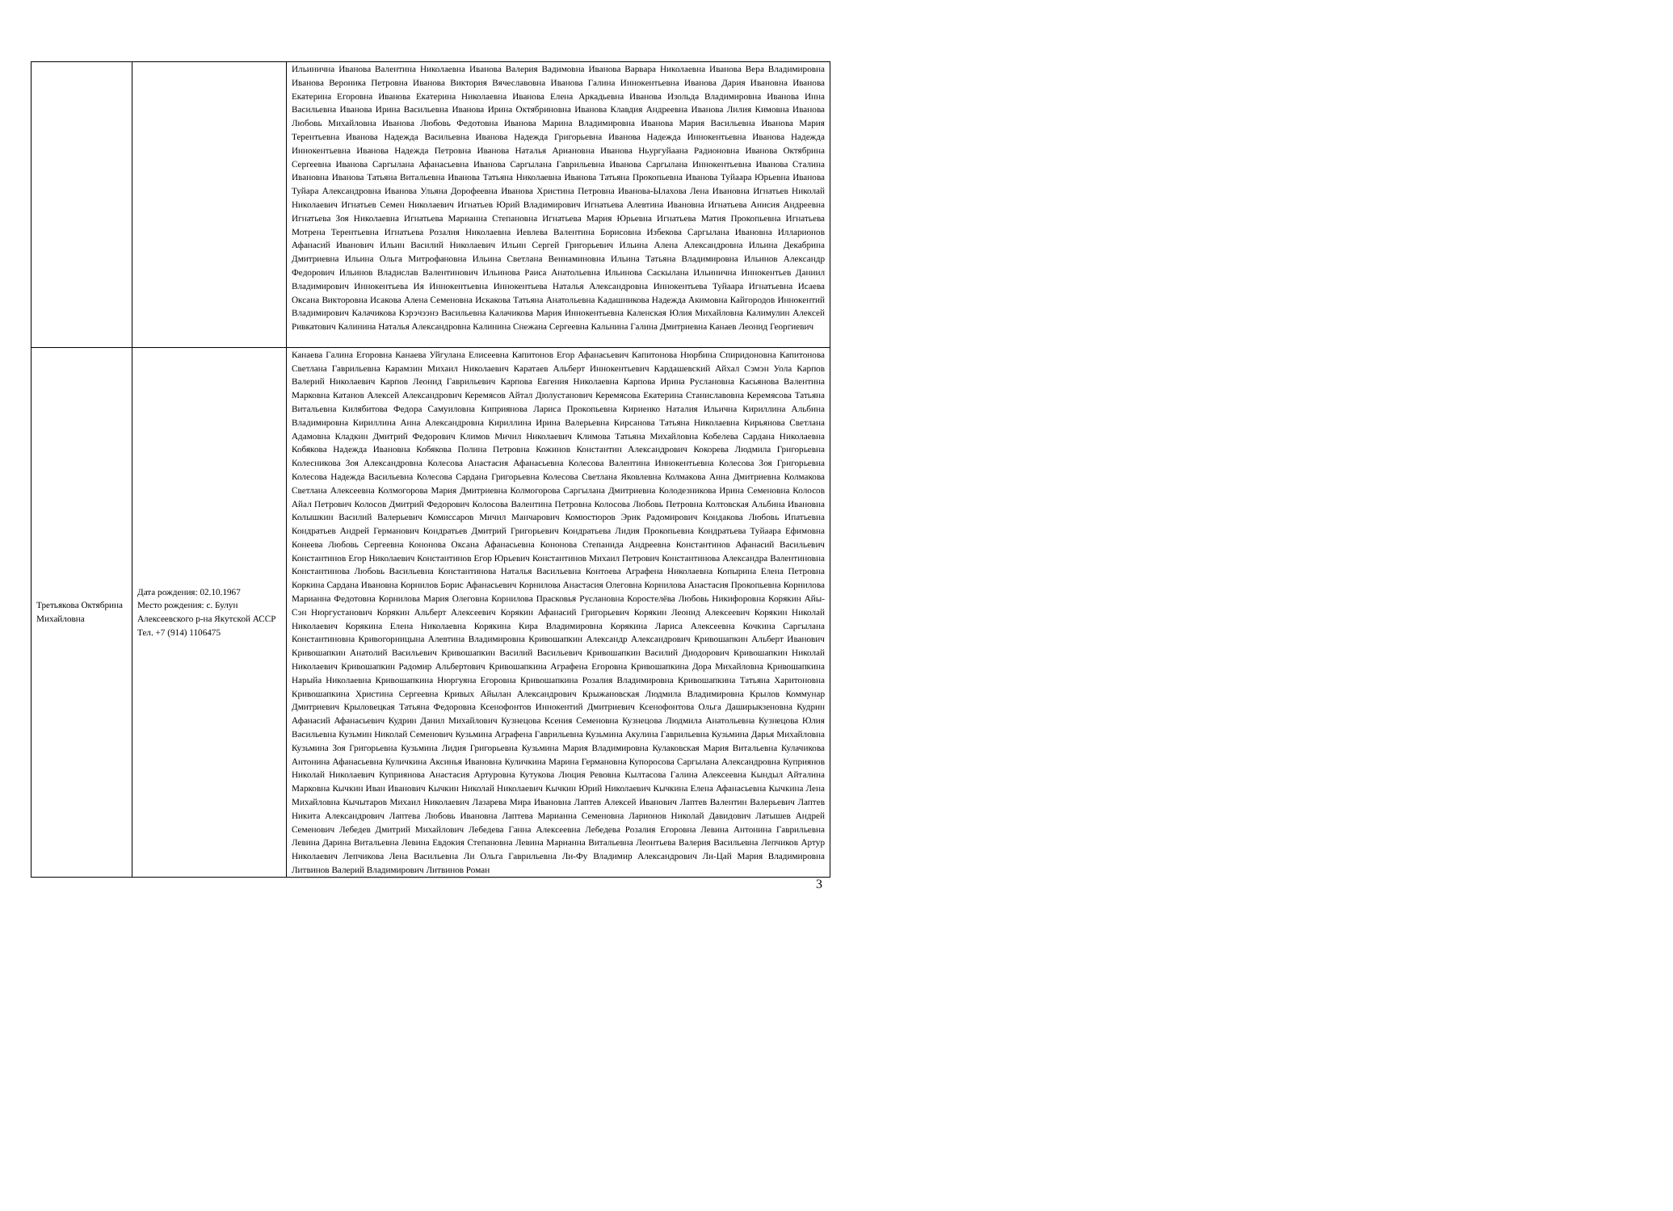| | | Ильинична Иванова Валентина Николаевна Иванова Валерия Вадимовна Иванова Варвара Николаевна Иванова Вера Владимировна Иванова Вероника Петровна Иванова Виктория Вячеславовна Иванова Галина Иннокентьевна Иванова Дария Ивановна Иванова Екатерина Егоровна Иванова Екатерина Николаевна Иванова Елена Аркадьевна Иванова Изольда Владимировна Иванова Инна Васильевна Иванова Ирина Васильевна Иванова Ирина Октябриновна Иванова Клавдия Андреевна Иванова Лилия Кимовна Иванова Любовь Михайловна Иванова Любовь Федотовна Иванова Марина Владимировна Иванова Мария Васильевна Иванова Мария Терентьевна Иванова Надежда Васильевна Иванова Надежда Григорьевна Иванова Надежда Иннокентьевна Иванова Надежда Иннокентьевна Иванова Надежда Петровна Иванова Наталья Ариановна Иванова Ньургуйаана Радионовна Иванова Октябрина Сергеевна Иванова Саргылана Афанасьевна Иванова Саргылана Гаврильевна Иванова Саргылана Иннокентьевна Иванова Сталина Ивановна Иванова Татьяна Витальевна Иванова Татьяна Николаевна Иванова Татьяна Прокопьевна Иванова Туйаара Юрьевна Иванова Туйара Александровна Иванова Ульяна Дорофеевна Иванова Христина Петровна Иванова-Ылахова Лена Ивановна Игнатьев Николай Николаевич Игнатьев Семен Николаевич Игнатьев Юрий Владимирович Игнатьева Алевтина Ивановна Игнатьева Анисия Андреевна Игнатьева Зоя Николаевна Игнатьева Марианна Степановна Игнатьева Мария Юрьевна Игнатьева Матия Прокопьевна Игнатьева Мотрена Терентьевна Игнатьева Розалия Николаевна Иевлева Валентина Борисовна Избекова Саргылана Ивановна Илларионов Афанасий Иванович Ильин Василий Николаевич Ильин Сергей Григорьевич Ильина Алена Александровна Ильина Декабрина Дмитриевна Ильина Ольга Митрофановна Ильина Светлана Вениаминовна Ильина Татьяна Владимировна Ильинов Александр Федорович Ильинов Владислав Валентинович Ильинова Раиса Анатольевна Ильинова Саскылана Ильинична Иннокентьев Даниил Владимирович Иннокентьева Ия Иннокентьевна Иннокентьева Наталья Александровна Иннокентьева Туйаара Игнатьевна Исаева Оксана Викторовна Исакова Алена Семеновна Искакова Татьяна Анатольевна Кадашникова Надежда Акимовна Кайгородов Иннокентий Владимирович Калачикова Кэрэчээнэ Васильевна Калачикова Мария Иннокентьевна Каленская Юлия Михайловна Калимулин Алексей Ривкатович Калинина Наталья Александровна Калинина Снежана Сергеевна Кальнина Галина Дмитриевна Канаев Леонид Георгиевич |
| Третьякова Октябрина Михайловна | Дата рождения: 02.10.1967 Место рождения: с. Булун Алексеевского р-на Якутской АССР Тел. +7 (914) 1106475 | Канаева Галина Егоровна Канаева Уйгулана Елисеевна Капитонов Егор Афанасьевич Капитонова Нюрбина Спиридоновна Капитонова Светлана Гаврильевна Карамзин Михаил Николаевич Каратаев Альберт Иннокентьевич Кардашевский Айхал Сэмэн Уола Карпов Валерий Николаевич Карпов Леонид Гаврильевич Карпова Евгения Николаевна Карпова Ирина Руслановна Касьянова Валентина Марковна Катанов Алексей Александрович Керемясов Айтал Дюлустанович Керемясова Екатерина Станиславовна Керемясова Татьяна Витальевна Килябитова Федора Самуиловна Киприянова Лариса Прокопьевна Кириенко Наталия Ильична Кириллина Альбина Владимировна Кириллина Анна Александровна Кириллина Ирина Валерьевна Кирсанова Татьяна Николаевна Кирьянова Светлана Адамовна Кладкин Дмитрий Федорович Климов Мичил Николаевич Климова Татьяна Михайловна Кобелева Сардана Николаевна Кобякова Надежда Ивановна Кобякова Полина Петровна Кожинов Константин Александрович Кокорева Людмила Григорьевна Колесникова Зоя Александровна Колесова Анастасия Афанасьевна Колесова Валентина Иннокентьевна Колесова Зоя Григорьевна Колесова Надежда Васильевна Колесова Сардана Григорьевна Колесова Светлана Яковлевна Колмакова Анна Дмитриевна Колмакова Светлана Алексеевна Колмогорова Мария Дмитриевна Колмогорова Саргылана Дмитриевна Колодезникова Ирина Семеновна Колосов Айал Петрович Колосов Дмитрий Федорович Колосова Валентина Петровна Колосова Любовь Петровна Колтовская Альбина Ивановна Колышкин Василий Валерьевич Комиссаров Мичил Манчарович Комюстюров Эрик Радомирович Кондакова Любовь Ипатьевна Кондратьев Андрей Германович Кондратьев Дмитрий Григорьевич Кондратьева Лидия Прокопьевна Кондратьева Туйаара Ефимовна Конеева Любовь Сергеевна Кононова Оксана Афанасьевна Кононова Степанида Андреевна Константинов Афанасий Васильевич Константинов Егор Николаевич Константинов Егор Юрьевич Константинов Михаил Петрович Константинова Александра Валентиновна Константинова Любовь Васильевна Константинова Наталья Васильевна Контоева Аграфена Николаевна Копырина Елена Петровна Коркина Сардана Ивановна Корнилов Борис Афанасьевич Корнилова Анастасия Олеговна Корнилова Анастасия Прокопьевна Корнилова Марианна Федотовна Корнилова Мария Олеговна Корнилова Прасковья Руслановна Коростелёва Любовь Никифоровна Корякин Айы-Сэн Нюргустанович Корякин Альберт Алексеевич Корякин Афанасий Григорьевич Корякин Леонид Алексеевич Корякин Николай Николаевич Корякина Елена Николаевна Корякина Кира Владимировна Корякина Лариса Алексеевна Кочкина Саргылана Константиновна Кривогорницына Алевтина Владимировна Кривошапкин Александр Александрович Кривошапкин Альберт Иванович Кривошапкин Анатолий Васильевич Кривошапкин Василий Васильевич Кривошапкин Василий Диодорович Кривошапкин Николай Николаевич Кривошапкин Радомир Альбертович Кривошапкина Аграфена Егоровна Кривошапкина Дора Михайловна Кривошапкина Нарыйа Николаевна Кривошапкина Нюргуяна Егоровна Кривошапкина Розалия Владимировна Кривошапкина Татьяна Харитоновна Кривошапкина Христина Сергеевна Кривых Айылан Александрович Крыжановская Людмила Владимировна Крылов Коммунар Дмитриевич Крыловецкая Татьяна Федоровна Ксенофонтов Иннокентий Дмитриевич Ксенофонтова Ольга Даширыкзеновна Кудрин Афанасий Афанасьевич Кудрин Данил Михайлович Кузнецова Ксения Семеновна Кузнецова Людмила Анатольевна Кузнецова Юлия Васильевна Кузьмин Николай Семенович Кузьмина Аграфена Гаврильевна Кузьмина Акулина Гаврильевна Кузьмина Дарья Михайловна Кузьмина Зоя Григорьевна Кузьмина Лидия Григорьевна Кузьмина Мария Владимировна Кулаковская Мария Витальевна Кулачикова Антонина Афанасьевна Куличкина Аксинья Ивановна Куличкина Марина Германовна Купоросова Саргылана Александровна Куприянов Николай Николаевич Куприянова Анастасия Артуровна Кутукова Люция Ревовна Кылтасова Галина Алексеевна Кындыл Айталина Марковна Кычкин Иван Иванович Кычкин Николай Николаевич Кычкин Юрий Николаевич Кычкина Елена Афанасьевна Кычкина Лена Михайловна Кычытаров Михаил Николаевич Лазарева Мира Ивановна Лаптев Алексей Иванович Лаптев Валентин Валерьевич Лаптев Никита Александрович Лаптева Любовь Ивановна Лаптева Марианна Семеновна Ларионов Николай Давидович Латышев Андрей Семенович Лебедев Дмитрий Михайлович Лебедева Ганна Алексеевна Лебедева Розалия Егоровна Левина Антонина Гаврильевна Левина Дарина Витальевна Левина Евдокия Степановна Левина Марианна Витальевна Леонтьева Валерия Васильевна Лепчиков Артур Николаевич Лепчикова Лена Васильевна Ли Ольга Гаврильевна Ли-Фу Владимир Александрович Ли-Цай Мария Владимировна Литвинов Валерий Владимирович Литвинов Роман |
3